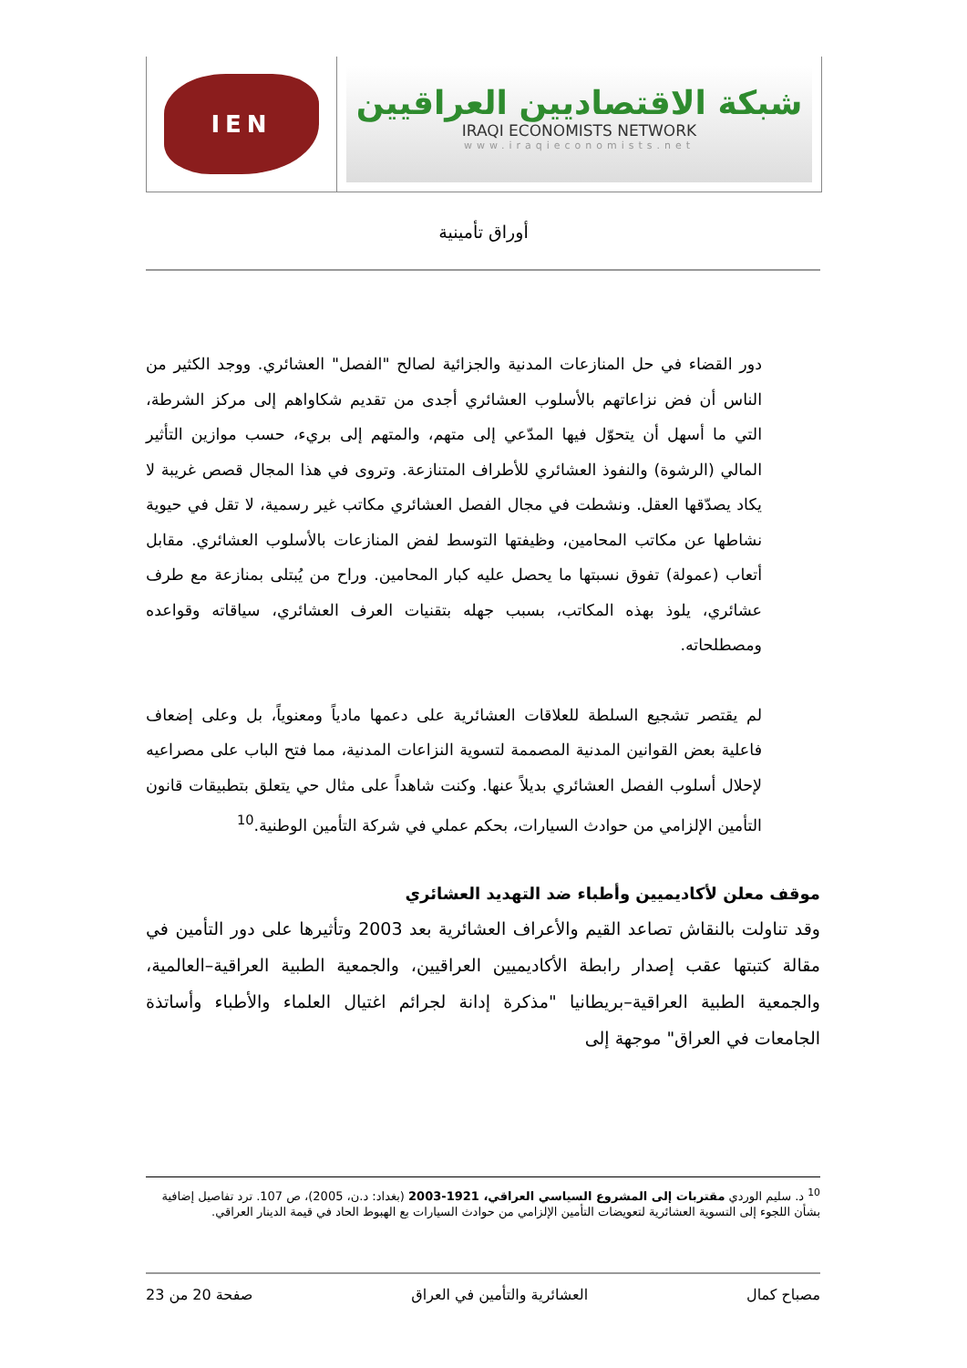IEN
شبكة الاقتصاديين العراقيين
IRAQI ECONOMISTS NETWORK
www.iraqieconomists.net
أوراق تأمينية
دور القضاء في حل المنازعات المدنية والجزائية لصالح "الفصل" العشائري. ووجد الكثير من الناس أن فض نزاعاتهم بالأسلوب العشائري أجدى من تقديم شكاواهم إلى مركز الشرطة، التي ما أسهل أن يتحوّل فيها المدّعي إلى متهم، والمتهم إلى بريء، حسب موازين التأثير المالي (الرشوة) والنفوذ العشائري للأطراف المتنازعة. وتروى في هذا المجال قصص غريبة لا يكاد يصدّقها العقل. ونشطت في مجال الفصل العشائري مكاتب غير رسمية، لا تقل في حيوية نشاطها عن مكاتب المحامين، وظيفتها التوسط لفض المنازعات بالأسلوب العشائري. مقابل أتعاب (عمولة) تفوق نسبتها ما يحصل عليه كبار المحامين. وراح من يُبتلى بمنازعة مع طرف عشائري، يلوذ بهذه المكاتب، بسبب جهله بتقنيات العرف العشائري، سياقاته وقواعده ومصطلحاته.
لم يقتصر تشجيع السلطة للعلاقات العشائرية على دعمها مادياً ومعنوياً، بل وعلى إضعاف فاعلية بعض القوانين المدنية المصممة لتسوية النزاعات المدنية، مما فتح الباب على مصراعيه لإحلال أسلوب الفصل العشائري بديلاً عنها. وكنت شاهداً على مثال حي يتعلق بتطبيقات قانون التأمين الإلزامي من حوادث السيارات، بحكم عملي في شركة التأمين الوطنية.<sup>10</sup>
موقف معلن لأكاديميين وأطباء ضد التهديد العشائري
وقد تناولت بالنقاش تصاعد القيم والأعراف العشائرية بعد 2003 وتأثيرها على دور التأمين في مقالة كتبتها عقب إصدار رابطة الأكاديميين العراقيين، والجمعية الطبية العراقية–العالمية، والجمعية الطبية العراقية–بريطانيا "مذكرة إدانة لجرائم اغتيال العلماء والأطباء وأساتذة الجامعات في العراق" موجهة إلى
<sup>10</sup> د. سليم الوردي مقتربات إلى المشروع السياسي العراقي، 1921-2003 (بغداد: د.ن، 2005)، ص 107. ترد تفاصيل إضافية بشأن اللجوء إلى التسوية العشائرية لتعويضات التأمين الإلزامي من حوادث السيارات بع الهبوط الحاد في قيمة الدينار العراقي.
مصباح كمال العشائرية والتأمين في العراق صفحة 20 من 23